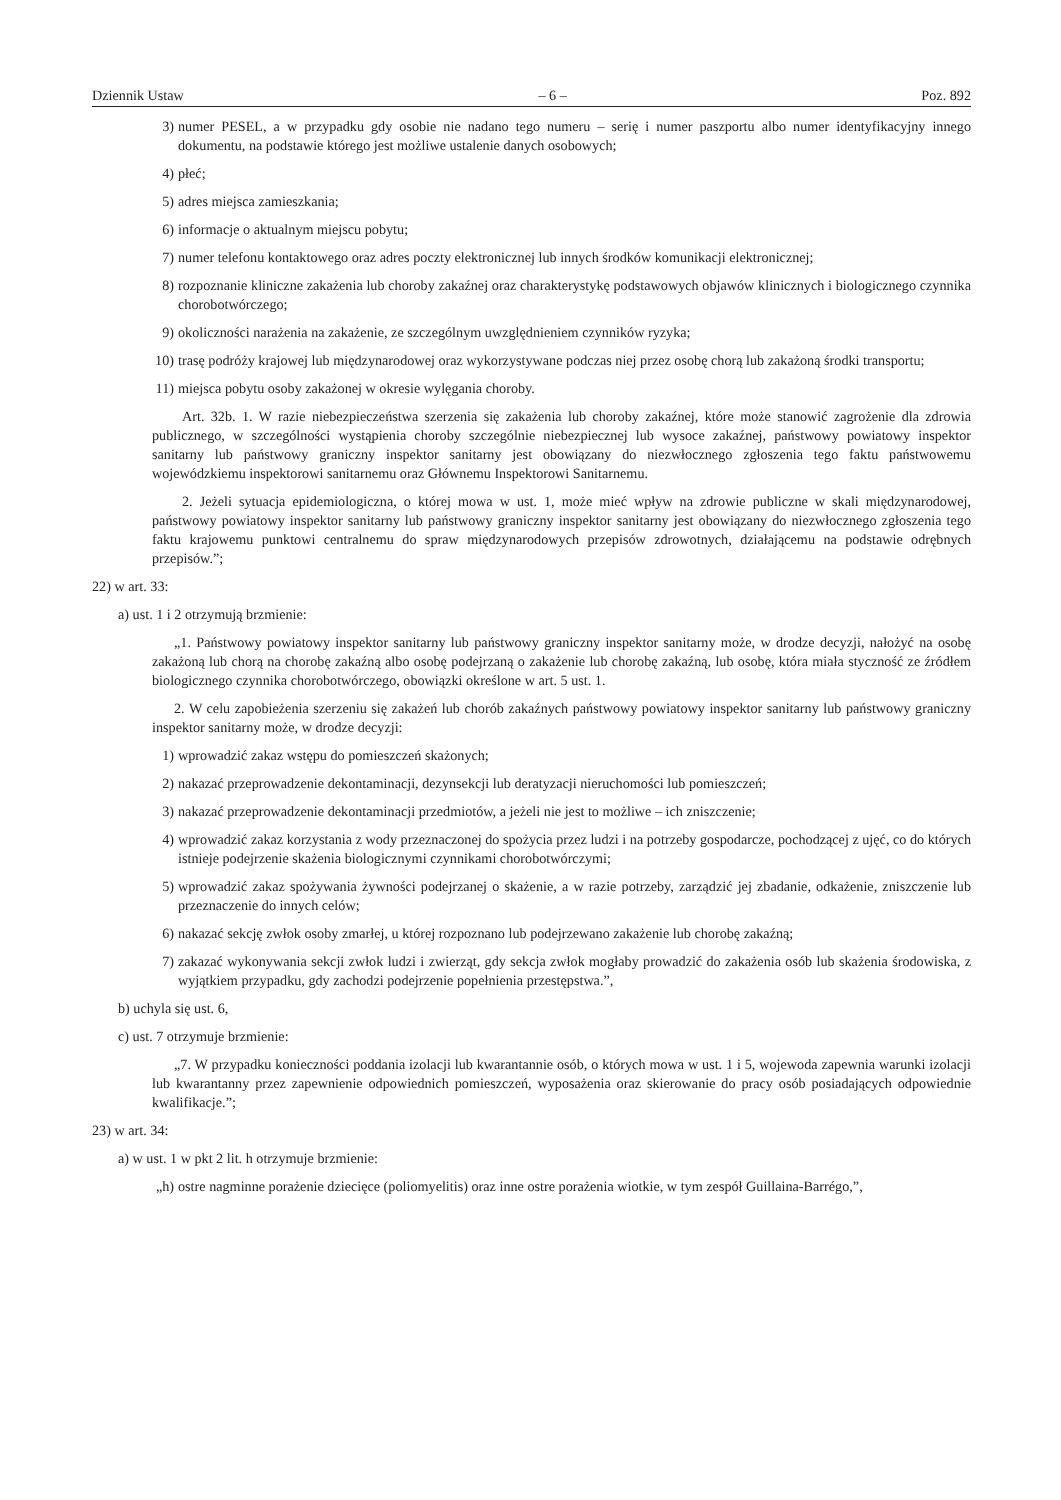Dziennik Ustaw – 6 – Poz. 892
3) numer PESEL, a w przypadku gdy osobie nie nadano tego numeru – serię i numer paszportu albo numer identyfikacyjny innego dokumentu, na podstawie którego jest możliwe ustalenie danych osobowych;
4) płeć;
5) adres miejsca zamieszkania;
6) informacje o aktualnym miejscu pobytu;
7) numer telefonu kontaktowego oraz adres poczty elektronicznej lub innych środków komunikacji elektronicznej;
8) rozpoznanie kliniczne zakażenia lub choroby zakaźnej oraz charakterystykę podstawowych objawów klinicznych i biologicznego czynnika chorobotwórczego;
9) okoliczności narażenia na zakażenie, ze szczególnym uwzględnieniem czynników ryzyka;
10) trasę podróży krajowej lub międzynarodowej oraz wykorzystywane podczas niej przez osobę chorą lub zakażoną środki transportu;
11) miejsca pobytu osoby zakażonej w okresie wylęgania choroby.
Art. 32b. 1. W razie niebezpieczeństwa szerzenia się zakażenia lub choroby zakaźnej, które może stanowić zagrożenie dla zdrowia publicznego, w szczególności wystąpienia choroby szczególnie niebezpiecznej lub wysoce zakaźnej, państwowy powiatowy inspektor sanitarny lub państwowy graniczny inspektor sanitarny jest obowiązany do niezwłocznego zgłoszenia tego faktu państwowemu wojewódzkiemu inspektorowi sanitarnemu oraz Głównemu Inspektorowi Sanitarnemu.
2. Jeżeli sytuacja epidemiologiczna, o której mowa w ust. 1, może mieć wpływ na zdrowie publiczne w skali międzynarodowej, państwowy powiatowy inspektor sanitarny lub państwowy graniczny inspektor sanitarny jest obowiązany do niezwłocznego zgłoszenia tego faktu krajowemu punktowi centralnemu do spraw międzynarodowych przepisów zdrowotnych, działającemu na podstawie odrębnych przepisów.”;
22) w art. 33:
a) ust. 1 i 2 otrzymują brzmienie:
„1. Państwowy powiatowy inspektor sanitarny lub państwowy graniczny inspektor sanitarny może, w drodze decyzji, nałożyć na osobę zakażoną lub chorą na chorobę zakaźną albo osobę podejrzaną o zakażenie lub chorobę zakaźną, lub osobę, która miała styczność ze źródłem biologicznego czynnika chorobotwórczego, obowiązki określone w art. 5 ust. 1.
2. W celu zapobieżenia szerzeniu się zakażeń lub chorób zakaźnych państwowy powiatowy inspektor sanitarny lub państwowy graniczny inspektor sanitarny może, w drodze decyzji:
1) wprowadzić zakaz wstępu do pomieszczeń skażonych;
2) nakazać przeprowadzenie dekontaminacji, dezynsekcji lub deratyzacji nieruchomości lub pomieszczeń;
3) nakazać przeprowadzenie dekontaminacji przedmiotów, a jeżeli nie jest to możliwe – ich zniszczenie;
4) wprowadzić zakaz korzystania z wody przeznaczonej do spożycia przez ludzi i na potrzeby gospodarcze, pochodzącej z ujęć, co do których istnieje podejrzenie skażenia biologicznymi czynnikami chorobotwórczymi;
5) wprowadzić zakaz spożywania żywności podejrzanej o skażenie, a w razie potrzeby, zarządzić jej zbadanie, odkażenie, zniszczenie lub przeznaczenie do innych celów;
6) nakazać sekcję zwłok osoby zmarłej, u której rozpoznano lub podejrzewano zakażenie lub chorobę zakaźną;
7) zakazać wykonywania sekcji zwłok ludzi i zwierząt, gdy sekcja zwłok mogłaby prowadzić do zakażenia osób lub skażenia środowiska, z wyjątkiem przypadku, gdy zachodzi podejrzenie popełnienia przestępstwa.”,
b) uchyla się ust. 6,
c) ust. 7 otrzymuje brzmienie:
„7. W przypadku konieczności poddania izolacji lub kwarantannie osób, o których mowa w ust. 1 i 5, wojewoda zapewnia warunki izolacji lub kwarantanny przez zapewnienie odpowiednich pomieszczeń, wyposażenia oraz skierowanie do pracy osób posiadających odpowiednie kwalifikacje.”;
23) w art. 34:
a) w ust. 1 w pkt 2 lit. h otrzymuje brzmienie:
„h) ostre nagminne porażenie dziecięce (poliomyelitis) oraz inne ostre porażenia wiotkie, w tym zespół Guillaina-Barrégo,”,